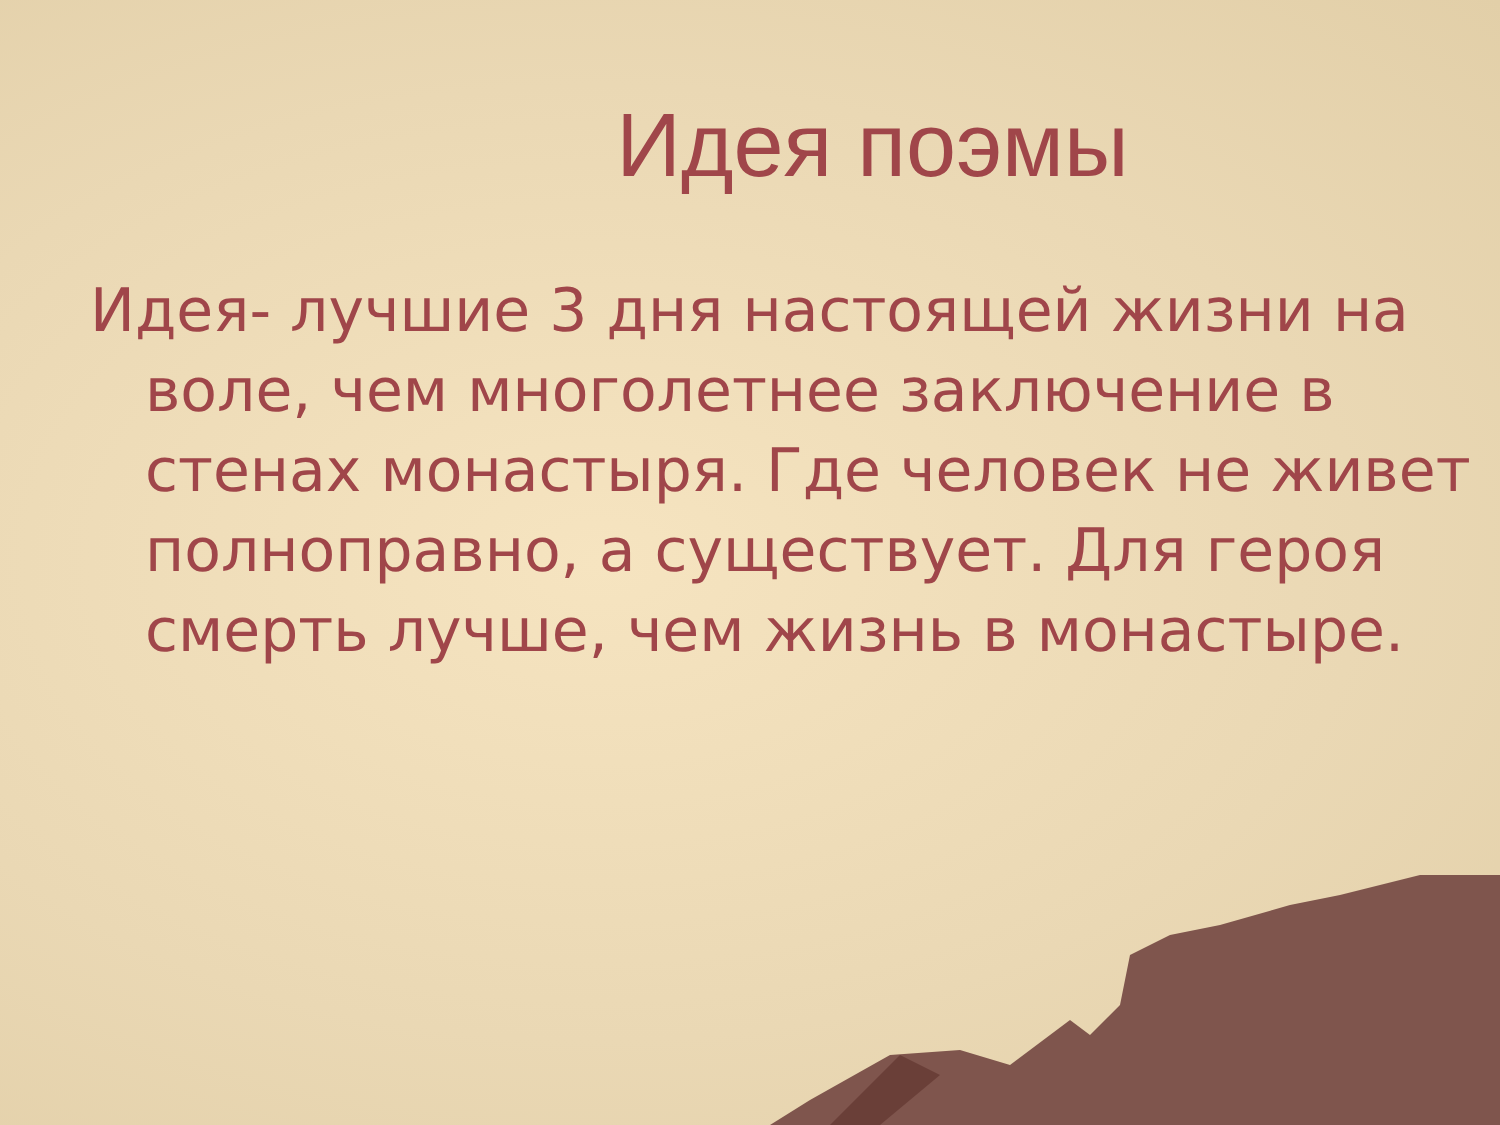Идея поэмы
Идея- лучшие 3 дня настоящей жизни на воле, чем многолетнее заключение в стенах монастыря. Где человек не живет полноправно, а существует. Для героя смерть лучше, чем жизнь в монастыре.